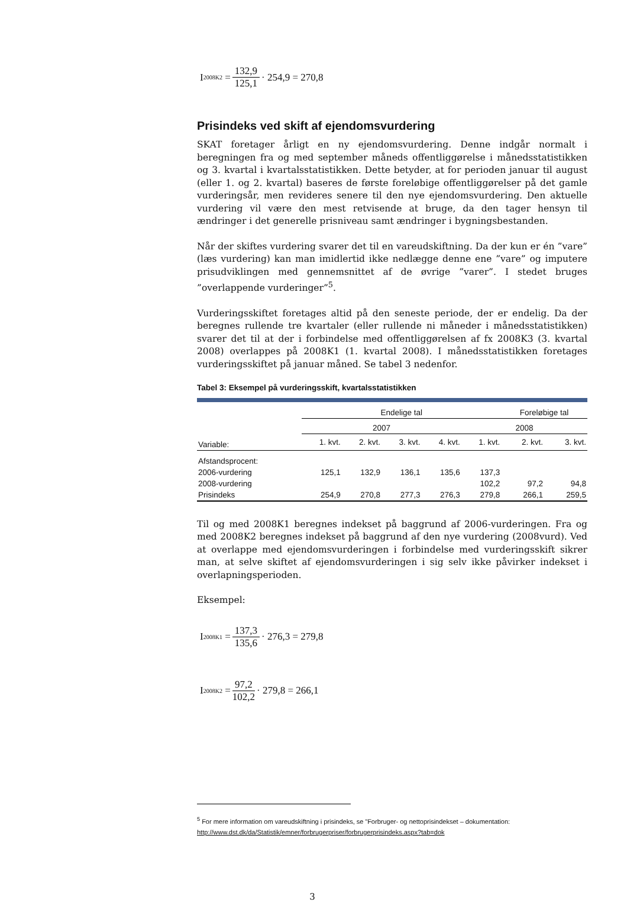I<sub>2008K2</sub> = 132,9 125,1 · 254,9 = 270,8
Prisindeks ved skift af ejendomsvurdering
SKAT foretager årligt en ny ejendomsvurdering. Denne indgår normalt i beregningen fra og med september måneds offentliggørelse i månedsstatistikken og 3. kvartal i kvartalsstatistikken. Dette betyder, at for perioden januar til august (eller 1. og 2. kvartal) baseres de første foreløbige offentliggørelser på det gamle vurderingsår, men revideres senere til den nye ejendomsvurdering. Den aktuelle vurdering vil være den mest retvisende at bruge, da den tager hensyn til ændringer i det generelle prisniveau samt ændringer i bygningsbestanden.
Når der skiftes vurdering svarer det til en vareudskiftning. Da der kun er én ”vare” (læs vurdering) kan man imidlertid ikke nedlægge denne ene ”vare” og imputere prisudviklingen med gennemsnittet af de øvrige ”varer”. I stedet bruges ”overlappende vurderinger”<sup>5</sup>.
Vurderingsskiftet foretages altid på den seneste periode, der er endelig. Da der beregnes rullende tre kvartaler (eller rullende ni måneder i månedsstatistikken) svarer det til at der i forbindelse med offentliggørelsen af fx 2008K3 (3. kvartal 2008) overlappes på 2008K1 (1. kvartal 2008). I månedsstatistikken foretages vurderingsskiftet på januar måned. Se tabel 3 nedenfor.
Tabel 3: Eksempel på vurderingsskift, kvartalsstatistikken
| | Endelige tal | | | | | Foreløbige tal | |
| --- | --- | --- | --- | --- | --- | --- | --- |
| | 2007 | | | | 2008 | | |
| Variable: | 1. kvt. | 2. kvt. | 3. kvt. | 4. kvt. | 1. kvt. | 2. kvt. | 3. kvt. |
| Afstandsprocent: | | | | | | | |
| 2006-vurdering | 125,1 | 132,9 | 136,1 | 135,6 | 137,3 | | |
| 2008-vurdering | | | | | 102,2 | 97,2 | 94,8 |
| Prisindeks | 254,9 | 270,8 | 277,3 | 276,3 | 279,8 | 266,1 | 259,5 |
Til og med 2008K1 beregnes indekset på baggrund af 2006-vurderingen. Fra og med 2008K2 beregnes indekset på baggrund af den nye vurdering (2008vurd). Ved at overlappe med ejendomsvurderingen i forbindelse med vurderingsskift sikrer man, at selve skiftet af ejendomsvurderingen i sig selv ikke påvirker indekset i overlapningsperioden.
Eksempel:
I<sub>2008K1</sub> = 137,3 135,6 · 276,3 = 279,8
I<sub>2008K2</sub> = 97,2 102,2 · 279,8 = 266,1
<sup>5</sup> For mere information om vareudskiftning i prisindeks, se ”Forbruger- og nettoprisindekset – dokumentation:
http://www.dst.dk/da/Statistik/emner/forbrugerpriser/forbrugerprisindeks.aspx?tab=dok
3